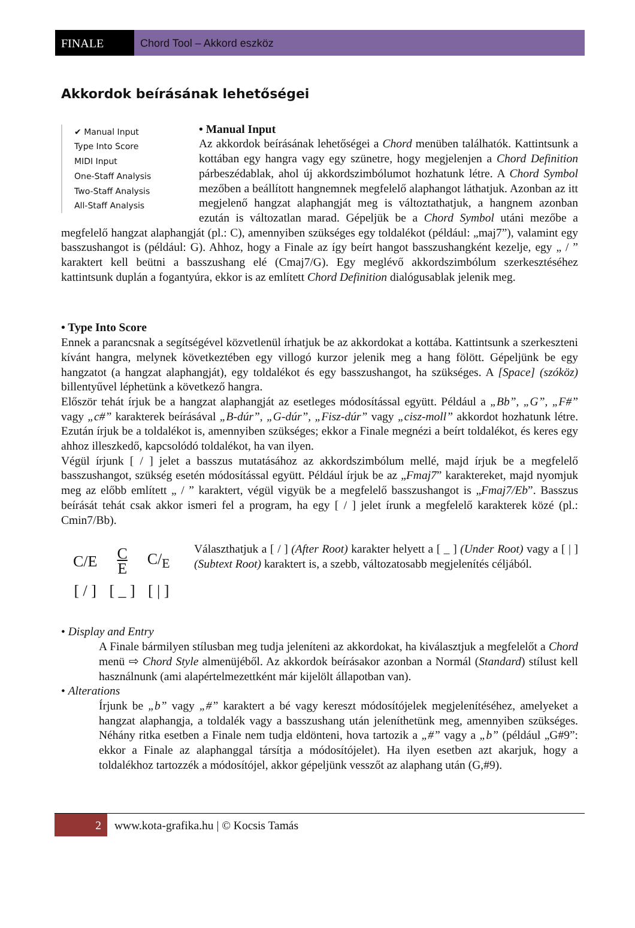FINALE Chord Tool – Akkord eszköz
Akkordok beírásának lehetőségei
✔ Manual Input
Type Into Score
MIDI Input
One-Staff Analysis
Two-Staff Analysis
All-Staff Analysis
• Manual Input
Az akkordok beírásának lehetőségei a Chord menüben találhatók. Kattintsunk a kottában egy hangra vagy egy szünetre, hogy megjelenjen a Chord Definition párbeszédablak, ahol új akkordszimbólumot hozhatunk létre. A Chord Symbol mezőben a beállított hangnemnek megfelelő alaphangot láthatjuk. Azonban az itt megjelenő hangzat alaphangját meg is változtathatjuk, a hangnem azonban ezután is változatlan marad. Gépeljük be a Chord Symbol utáni mezőbe a megfelelő hangzat alaphangját (pl.: C), amennyiben szükséges egy toldalékot (például: „maj7”), valamint egy basszushangot is (például: G). Ahhoz, hogy a Finale az így beírt hangot basszushangként kezelje, egy „ / ” karaktert kell beütni a basszushang elé (Cmaj7/G). Egy meglévő akkordszimbólum szerkesztéséhez kattintsunk duplán a fogantyúra, ekkor is az említett Chord Definition dialógusablak jelenik meg.
• Type Into Score
Ennek a parancsnak a segítségével közvetlenül írhatjuk be az akkordokat a kottába. Kattintsunk a szerkeszteni kívánt hangra, melynek következtében egy villogó kurzor jelenik meg a hang fölött. Gépeljünk be egy hangzatot (a hangzat alaphangját), egy toldalékot és egy basszushangot, ha szükséges. A [Space] (szóköz) billentyűvel léphetünk a következő hangra.
Először tehát írjuk be a hangzat alaphangját az esetleges módosítással együtt. Például a „Bb”, „G”, „F#” vagy „c#” karakterek beírásával „B-dúr”, „G-dúr”, „Fisz-dúr” vagy „cisz-moll” akkordot hozhatunk létre. Ezután írjuk be a toldalékot is, amennyiben szükséges; ekkor a Finale megnézi a beírt toldalékot, és keres egy ahhoz illeszkedő, kapcsolódó toldalékot, ha van ilyen.
Végül írjunk [ / ] jelet a basszus mutatásához az akkordszimbólum mellé, majd írjuk be a megfelelő basszushangot, szükség esetén módosítással együtt. Például írjuk be az „Fmaj7” karaktereket, majd nyomjuk meg az előbb említett „ / ” karaktert, végül vigyük be a megfelelő basszushangot is „Fmaj7/Eb”. Basszus beírását tehát csak akkor ismeri fel a program, ha egy [ / ] jelet írunk a megfelelő karakterek közé (pl.: Cmin7/Bb).
| C/E | C E | C/<sub>E</sub> |
| [ / ] | [ _ ] | [ / ] |
Választhatjuk a [ / ] (After Root) karakter helyett a [ _ ] (Under Root) vagy a [ | ] (Subtext Root) karaktert is, a szebb, változatosabb megjelenítés céljából.
• Display and Entry
A Finale bármilyen stílusban meg tudja jeleníteni az akkordokat, ha kiválasztjuk a megfelelőt a Chord menü ⇨ Chord Style almenüjéből. Az akkordok beírásakor azonban a Normál (Standard) stílust kell használnunk (ami alapértelmezettként már kijelölt állapotban van).
• Alterations
Írjunk be „b” vagy „#” karaktert a bé vagy kereszt módosítójelek megjelenítéséhez, amelyeket a hangzat alaphangja, a toldalék vagy a basszushang után jeleníthetünk meg, amennyiben szükséges. Néhány ritka esetben a Finale nem tudja eldönteni, hova tartozik a „#” vagy a „b” (például „G#9”: ekkor a Finale az alaphanggal társítja a módosítójelet). Ha ilyen esetben azt akarjuk, hogy a toldalékhoz tartozzék a módosítójel, akkor gépeljünk vesszőt az alaphang után (G,#9).
2 www.kota-grafika.hu | © Kocsis Tamás